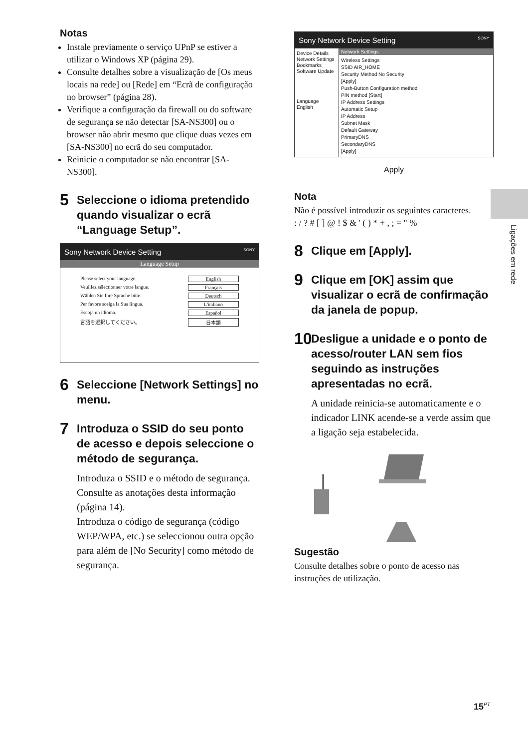Notas
Instale previamente o serviço UPnP se estiver a utilizar o Windows XP (página 29).
Consulte detalhes sobre a visualização de [Os meus locais na rede] ou [Rede] em “Ecrã de configuração no browser” (página 28).
Verifique a configuração da firewall ou do software de segurança se não detectar [SA-NS300] ou o browser não abrir mesmo que clique duas vezes em [SA-NS300] no ecrã do seu computador.
Reinicie o computador se não encontrar [SA-NS300].
5 Seleccione o idioma pretendido quando visualizar o ecrã “Language Setup”.
Sony Network Device Setting SONY
Language Setup
Please select your language. English
Veuillez sélectionner votre langue. Français
Wählen Sie Ihre Sprache bitte. Deutsch
Per favore scelga la Sua lingua. L'italiano
Escoja un idioma. Español
言語を選択してください。 日本語
6 Seleccione [Network Settings] no menu.
7 Introduza o SSID do seu ponto de acesso e depois seleccione o método de segurança.
Introduza o SSID e o método de segurança. Consulte as anotações desta informação (página 14).
Introduza o código de segurança (código WEP/WPA, etc.) se seleccionou outra opção para além de [No Security] como método de segurança.
Sony Network Device Setting SONY
Device Details
Network Settings
Bookmarks
Software Update
Language
English
Network Settings
Wireless Settings
SSID AIR_HOME
Security Method No Security
[Apply]
Push-Button Configuration method
PIN method [Start]
IP Address Settings
Automatic Setup
IP Address
Subnet Mask
Default Gateway
PrimaryDNS
SecondaryDNS
[Apply]
Apply
Nota
Não é possível introduzir os seguintes caracteres.
: / ? # [ ] @ ! $ & ' ( ) * + , ; = " %
8 Clique em [Apply].
9 Clique em [OK] assim que visualizar o ecrã de confirmação da janela de popup.
10 Desligue a unidade e o ponto de acesso/router LAN sem fios seguindo as instruções apresentadas no ecrã.
A unidade reinicia-se automaticamente e o indicador LINK acende-se a verde assim que a ligação seja estabelecida.
Sugestão
Consulte detalhes sobre o ponto de acesso nas instruções de utilização.
Ligações em rede
15<sup>PT</sup>